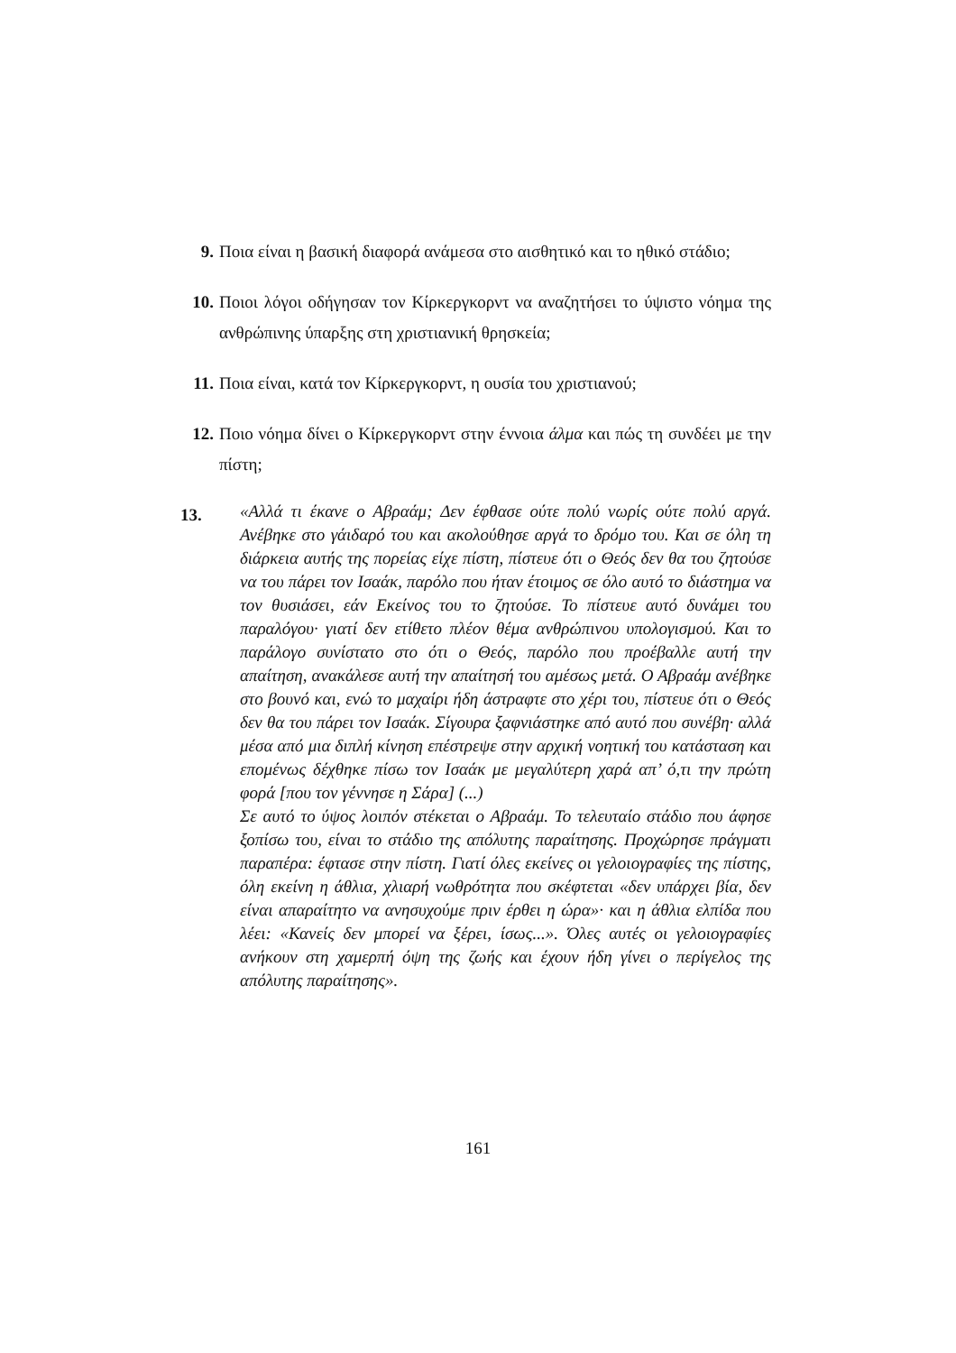9. Ποια είναι η βασική διαφορά ανάμεσα στο αισθητικό και το ηθικό στάδιο;
10. Ποιοι λόγοι οδήγησαν τον Κίρκεργκορντ να αναζητήσει το ύψιστο νόημα της ανθρώπινης ύπαρξης στη χριστιανική θρησκεία;
11. Ποια είναι, κατά τον Κίρκεργκορντ, η ουσία του χριστιανού;
12. Ποιο νόημα δίνει ο Κίρκεργκορντ στην έννοια άλμα και πώς τη συνδέει με την πίστη;
13. «Αλλά τι έκανε ο Αβραάμ; Δεν έφθασε ούτε πολύ νωρίς ούτε πολύ αργά. Ανέβηκε στο γάιδαρό του και ακολούθησε αργά το δρόμο του. Και σε όλη τη διάρκεια αυτής της πορείας είχε πίστη, πίστευε ότι ο Θεός δεν θα του ζητούσε να του πάρει τον Ισαάκ, παρόλο που ήταν έτοιμος σε όλο αυτό το διάστημα να τον θυσιάσει, εάν Εκείνος του το ζητούσε. Το πίστευε αυτό δυνάμει του παραλόγου· γιατί δεν ετίθετο πλέον θέμα ανθρώπινου υπολογισμού. Και το παράλογο συνίστατο στο ότι ο Θεός, παρόλο που προέβαλλε αυτή την απαίτηση, ανακάλεσε αυτή την απαίτησή του αμέσως μετά. Ο Αβραάμ ανέβηκε στο βουνό και, ενώ το μαχαίρι ήδη άστραφτε στο χέρι του, πίστευε ότι ο Θεός δεν θα του πάρει τον Ισαάκ. Σίγουρα ξαφνιάστηκε από αυτό που συνέβη· αλλά μέσα από μια διπλή κίνηση επέστρεψε στην αρχική νοητική του κατάσταση και επομένως δέχθηκε πίσω τον Ισαάκ με μεγαλύτερη χαρά απ’ ό,τι την πρώτη φορά [που τον γέννησε η Σάρα] (...)
Σε αυτό το ύψος λοιπόν στέκεται ο Αβραάμ. Το τελευταίο στάδιο που άφησε ξοπίσω του, είναι το στάδιο της απόλυτης παραίτησης. Προχώρησε πράγματι παραπέρα: έφτασε στην πίστη. Γιατί όλες εκείνες οι γελοιογραφίες της πίστης, όλη εκείνη η άθλια, χλιαρή νωθρότητα που σκέφτεται «δεν υπάρχει βία, δεν είναι απαραίτητο να ανησυχούμε πριν έρθει η ώρα»· και η άθλια ελπίδα που λέει: «Κανείς δεν μπορεί να ξέρει, ίσως...». Όλες αυτές οι γελοιογραφίες ανήκουν στη χαμερπή όψη της ζωής και έχουν ήδη γίνει ο περίγελος της απόλυτης παραίτησης».
161